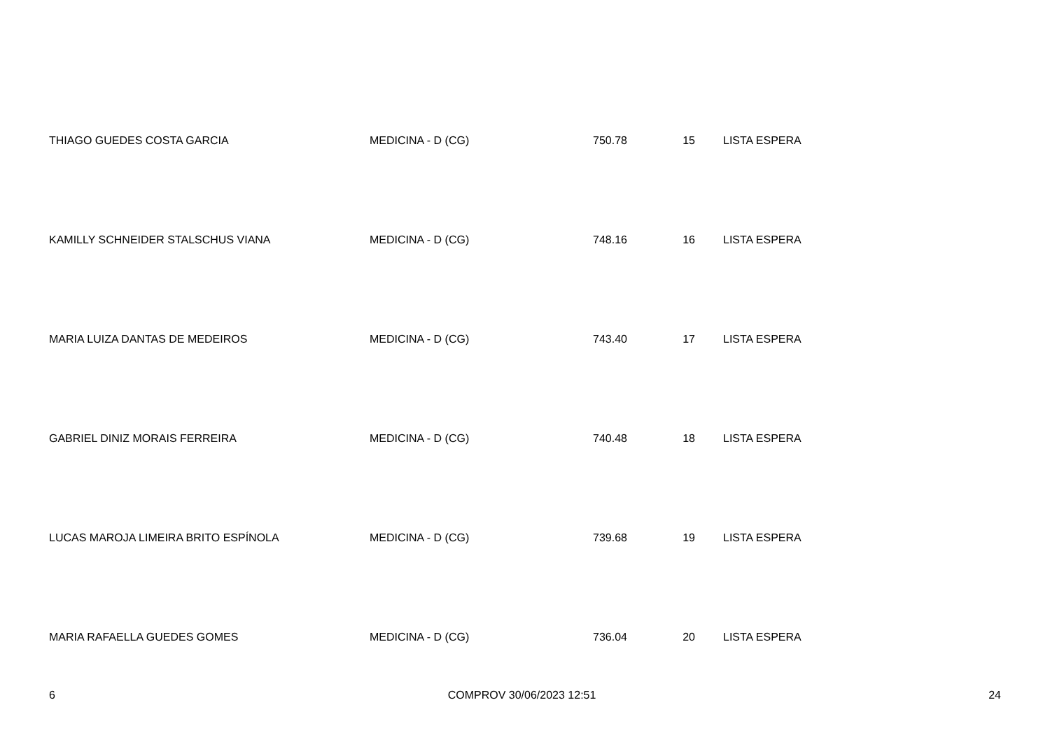| THIAGO GUEDES COSTA GARCIA | MEDICINA - D (CG) | 750.78 | 15 | LISTA ESPERA |
| KAMILLY SCHNEIDER STALSCHUS VIANA | MEDICINA - D (CG) | 748.16 | 16 | LISTA ESPERA |
| MARIA LUIZA DANTAS DE MEDEIROS | MEDICINA - D (CG) | 743.40 | 17 | LISTA ESPERA |
| GABRIEL DINIZ MORAIS FERREIRA | MEDICINA - D (CG) | 740.48 | 18 | LISTA ESPERA |
| LUCAS MAROJA LIMEIRA BRITO ESPÍNOLA | MEDICINA - D (CG) | 739.68 | 19 | LISTA ESPERA |
| MARIA RAFAELLA GUEDES GOMES | MEDICINA - D (CG) | 736.04 | 20 | LISTA ESPERA |
6 COMPROV 30/06/2023 12:51 24